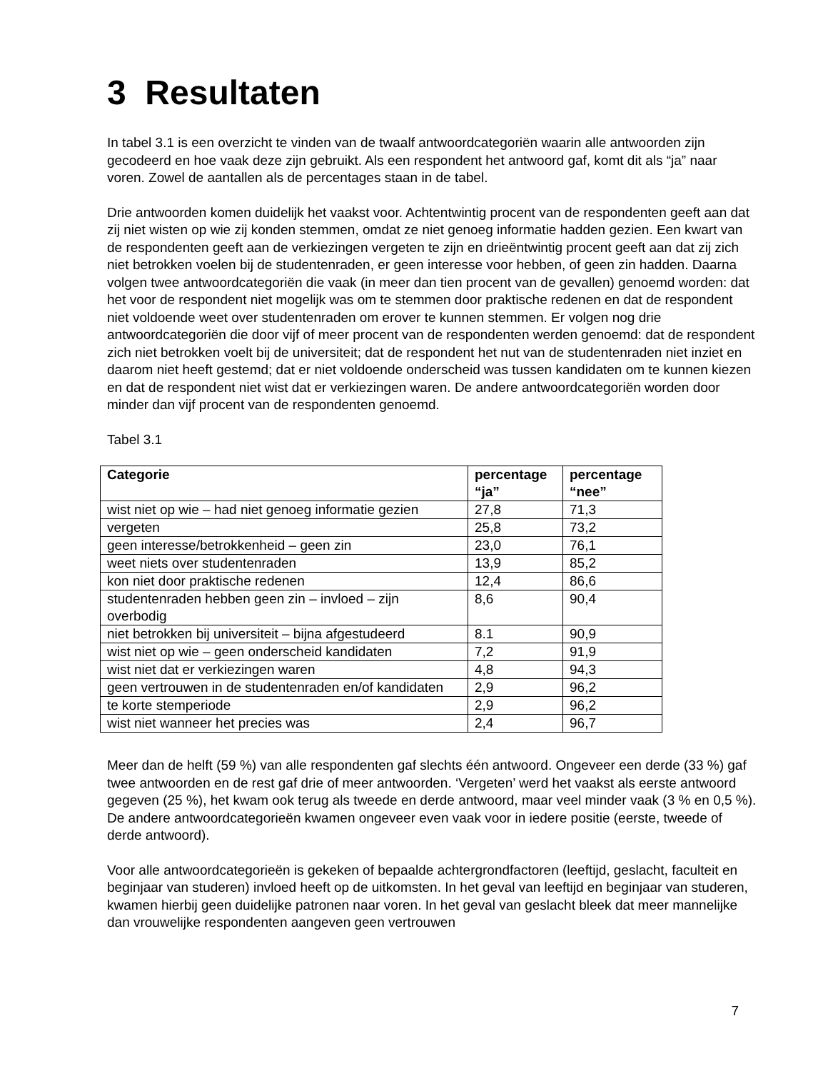3 Resultaten
In tabel 3.1 is een overzicht te vinden van de twaalf antwoordcategoriën waarin alle antwoorden zijn gecodeerd en hoe vaak deze zijn gebruikt. Als een respondent het antwoord gaf, komt dit als “ja” naar voren. Zowel de aantallen als de percentages staan in de tabel.
Drie antwoorden komen duidelijk het vaakst voor. Achtentwintig procent van de respondenten geeft aan dat zij niet wisten op wie zij konden stemmen, omdat ze niet genoeg informatie hadden gezien. Een kwart van de respondenten geeft aan de verkiezingen vergeten te zijn en drieëntwintig procent geeft aan dat zij zich niet betrokken voelen bij de studentenraden, er geen interesse voor hebben, of geen zin hadden. Daarna volgen twee antwoordcategoriën die vaak (in meer dan tien procent van de gevallen) genoemd worden: dat het voor de respondent niet mogelijk was om te stemmen door praktische redenen en dat de respondent niet voldoende weet over studentenraden om erover te kunnen stemmen. Er volgen nog drie antwoordcategoriën die door vijf of meer procent van de respondenten werden genoemd: dat de respondent zich niet betrokken voelt bij de universiteit; dat de respondent het nut van de studentenraden niet inziet en daarom niet heeft gestemd; dat er niet voldoende onderscheid was tussen kandidaten om te kunnen kiezen en dat de respondent niet wist dat er verkiezingen waren. De andere antwoordcategoriën worden door minder dan vijf procent van de respondenten genoemd.
Tabel 3.1
| Categorie | percentage “ja” | percentage “nee” |
| --- | --- | --- |
| wist niet op wie – had niet genoeg informatie gezien | 27,8 | 71,3 |
| vergeten | 25,8 | 73,2 |
| geen interesse/betrokkenheid – geen zin | 23,0 | 76,1 |
| weet niets over studentenraden | 13,9 | 85,2 |
| kon niet door praktische redenen | 12,4 | 86,6 |
| studentenraden hebben geen zin – invloed – zijn overbodig | 8,6 | 90,4 |
| niet betrokken bij universiteit – bijna afgestudeerd | 8.1 | 90,9 |
| wist niet op wie – geen onderscheid kandidaten | 7,2 | 91,9 |
| wist niet dat er verkiezingen waren | 4,8 | 94,3 |
| geen vertrouwen in de studentenraden en/of kandidaten | 2,9 | 96,2 |
| te korte stemperiode | 2,9 | 96,2 |
| wist niet wanneer het precies was | 2,4 | 96,7 |
Meer dan de helft (59 %) van alle respondenten gaf slechts één antwoord. Ongeveer een derde (33 %) gaf twee antwoorden en de rest gaf drie of meer antwoorden. ‘Vergeten’ werd het vaakst als eerste antwoord gegeven (25 %), het kwam ook terug als tweede en derde antwoord, maar veel minder vaak (3 % en 0,5 %). De andere antwoordcategorieën kwamen ongeveer even vaak voor in iedere positie (eerste, tweede of derde antwoord).
Voor alle antwoordcategorieën is gekeken of bepaalde achtergrondfactoren (leeftijd, geslacht, faculteit en beginjaar van studeren) invloed heeft op de uitkomsten. In het geval van leeftijd en beginjaar van studeren, kwamen hierbij geen duidelijke patronen naar voren. In het geval van geslacht bleek dat meer mannelijke dan vrouwelijke respondenten aangeven geen vertrouwen
7